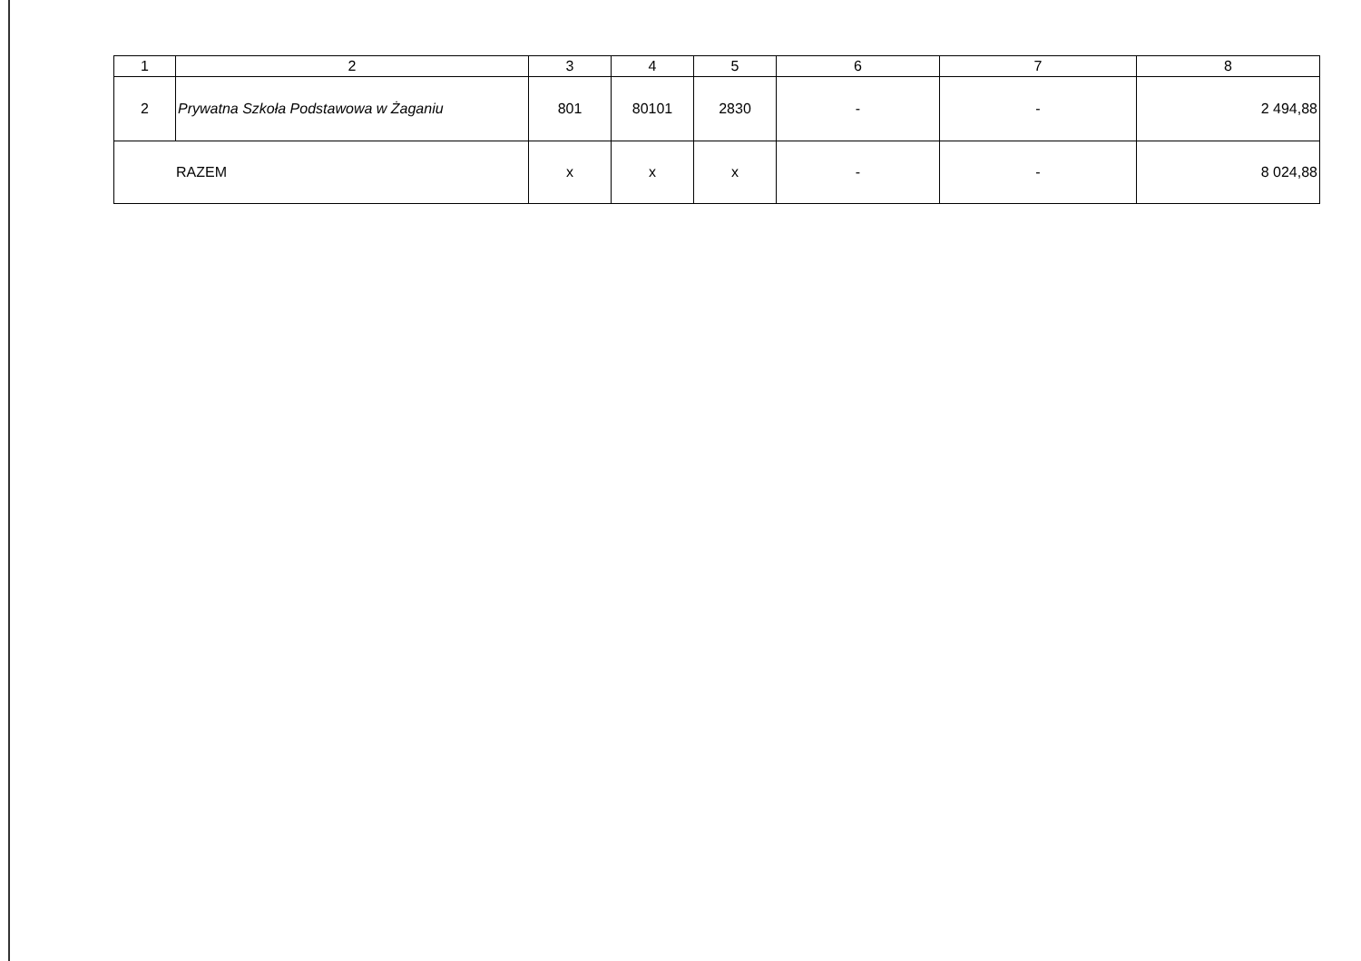| 1 | 2 | 3 | 4 | 5 | 6 | 7 | 8 |
| --- | --- | --- | --- | --- | --- | --- | --- |
| 2 | Prywatna Szkoła Podstawowa w Żaganiu | 801 | 80101 | 2830 | - | - | 2 494,88 |
| RAZEM | | x | x | x | - | - | 8 024,88 |